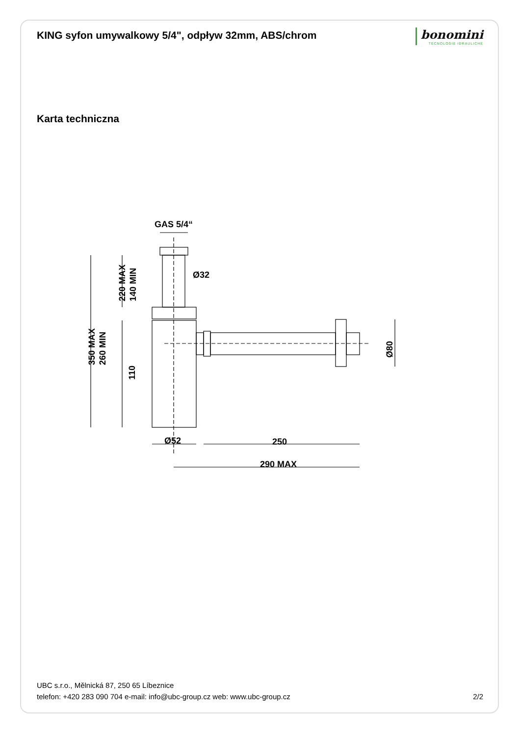KING syfon umywalkowy 5/4", odpływ 32mm, ABS/chrom
bonomini
TECNOLOGIE IDRAULICHE
Karta techniczna
GAS 5/4“
Ø32
Ø52
250
290 MAX
350 MAX
260 MIN
220 MAX
140 MIN
110
Ø80
UBC s.r.o., Mělnická 87, 250 65 Líbeznice
telefon: +420 283 090 704 e-mail: info@ubc-group.cz web: www.ubc-group.cz 2/2